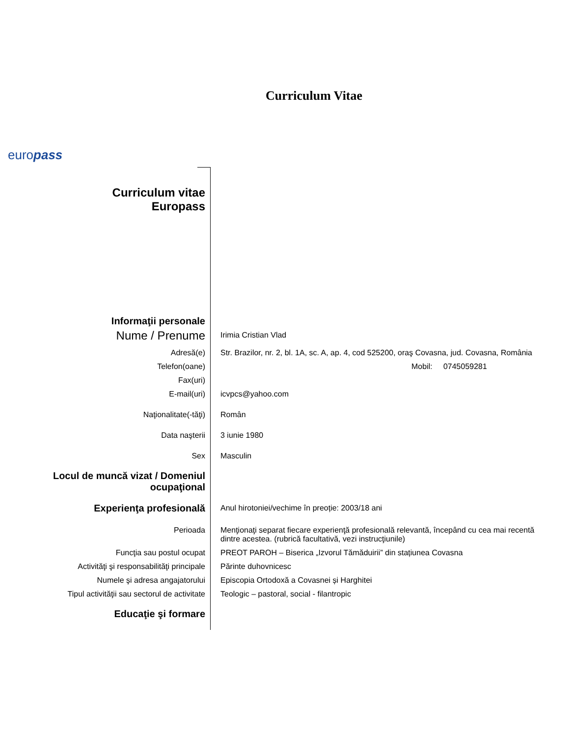Curriculum Vitae
europass
| Curriculum vitae Europass | |
| Informaţii personale | |
| Nume / Prenume | Irimia Cristian Vlad |
| Adresă(e) | Str. Brazilor, nr. 2, bl. 1A, sc. A, ap. 4, cod 525200, oraş Covasna, jud. Covasna, România |
| Telefon(oane) | Mobil: 0745059281 |
| Fax(uri) | |
| E-mail(uri) | icvpcs@yahoo.com |
| Naţionalitate(-tăţi) | Român |
| Data naşterii | 3 iunie 1980 |
| Sex | Masculin |
| Locul de muncă vizat / Domeniul ocupaţional | |
| Experienţa profesională | Anul hirotoniei/vechime în preoție: 2003/18 ani |
| Perioada | Menţionaţi separat fiecare experienţă profesională relevantă, începând cu cea mai recentă dintre acestea. (rubrică facultativă, vezi instrucţiunile) |
| Funcţia sau postul ocupat | PREOT PAROH – Biserica „Izvorul Tămăduirii” din stațiunea Covasna |
| Activităţi şi responsabilităţi principale | Părinte duhovnicesc |
| Numele şi adresa angajatorului | Episcopia Ortodoxă a Covasnei și Harghitei |
| Tipul activităţii sau sectorul de activitate | Teologic – pastoral, social - filantropic |
| Educaţie şi formare | |